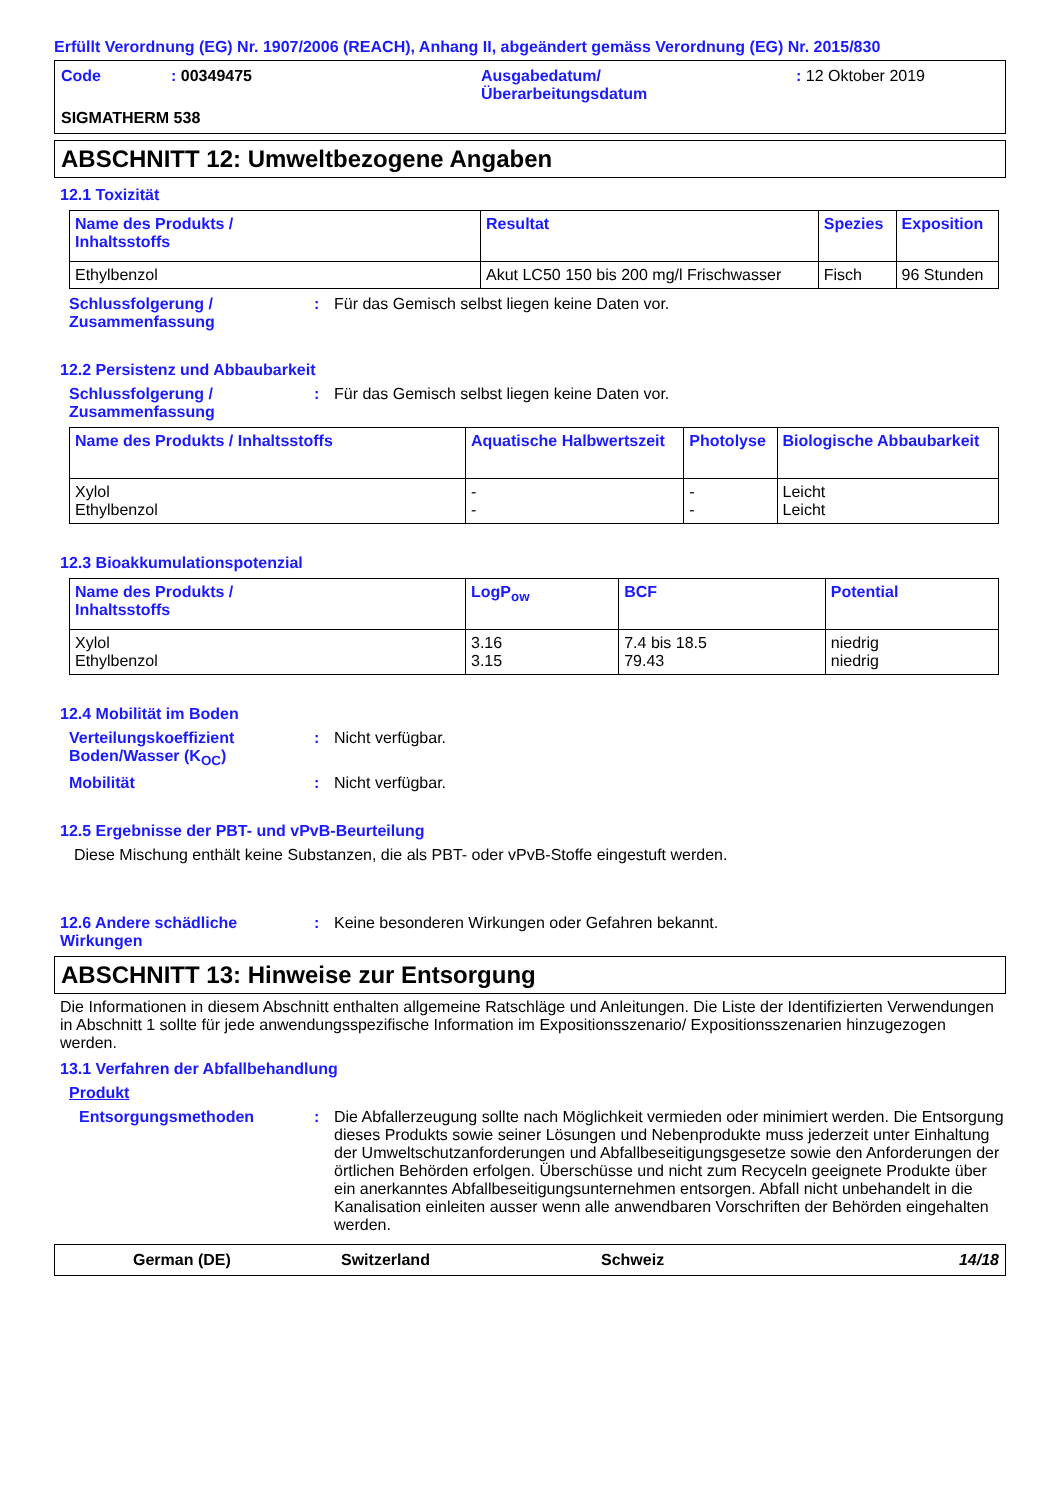Erfüllt Verordnung (EG) Nr. 1907/2006 (REACH), Anhang II, abgeändert gemäss Verordnung (EG) Nr. 2015/830
Code
: 00349475
Ausgabedatum/
Überarbeitungsdatum
: 12 Oktober 2019
SIGMATHERM 538
ABSCHNITT 12: Umweltbezogene Angaben
12.1 Toxizität
| Name des Produkts / Inhaltsstoffs | Resultat | Spezies | Exposition |
| --- | --- | --- | --- |
| Ethylbenzol | Akut LC50 150 bis 200 mg/l Frischwasser | Fisch | 96 Stunden |
Schlussfolgerung /
Zusammenfassung
:
Für das Gemisch selbst liegen keine Daten vor.
12.2 Persistenz und Abbaubarkeit
Schlussfolgerung /
Zusammenfassung
:
Für das Gemisch selbst liegen keine Daten vor.
| Name des Produkts / Inhaltsstoffs | Aquatische Halbwertszeit | Photolyse | Biologische Abbaubarkeit |
| --- | --- | --- | --- |
| Xylol Ethylbenzol | - - | - - | Leicht Leicht |
12.3 Bioakkumulationspotenzial
| Name des Produkts / Inhaltsstoffs | LogP<sub>ow</sub> | BCF | Potential |
| --- | --- | --- | --- |
| Xylol Ethylbenzol | 3.16 3.15 | 7.4 bis 18.5 79.43 | niedrig niedrig |
12.4 Mobilität im Boden
Verteilungskoeffizient Boden/Wasser (K<sub>OC</sub>)
:
Nicht verfügbar.
Mobilität
:
Nicht verfügbar.
12.5 Ergebnisse der PBT- und vPvB-Beurteilung
Diese Mischung enthält keine Substanzen, die als PBT- oder vPvB-Stoffe eingestuft werden.
12.6 Andere schädliche Wirkungen
:
Keine besonderen Wirkungen oder Gefahren bekannt.
ABSCHNITT 13: Hinweise zur Entsorgung
Die Informationen in diesem Abschnitt enthalten allgemeine Ratschläge und Anleitungen. Die Liste der Identifizierten Verwendungen in Abschnitt 1 sollte für jede anwendungsspezifische Information im Expositionsszenario/ Expositionsszenarien hinzugezogen werden.
13.1 Verfahren der Abfallbehandlung
Produkt
Entsorgungsmethoden
:
Die Abfallerzeugung sollte nach Möglichkeit vermieden oder minimiert werden. Die Entsorgung dieses Produkts sowie seiner Lösungen und Nebenprodukte muss jederzeit unter Einhaltung der Umweltschutzanforderungen und Abfallbeseitigungsgesetze sowie den Anforderungen der örtlichen Behörden erfolgen. Überschüsse und nicht zum Recyceln geeignete Produkte über ein anerkanntes Abfallbeseitigungsunternehmen entsorgen. Abfall nicht unbehandelt in die Kanalisation einleiten ausser wenn alle anwendbaren Vorschriften der Behörden eingehalten werden.
German (DE)
Switzerland
Schweiz
14/18